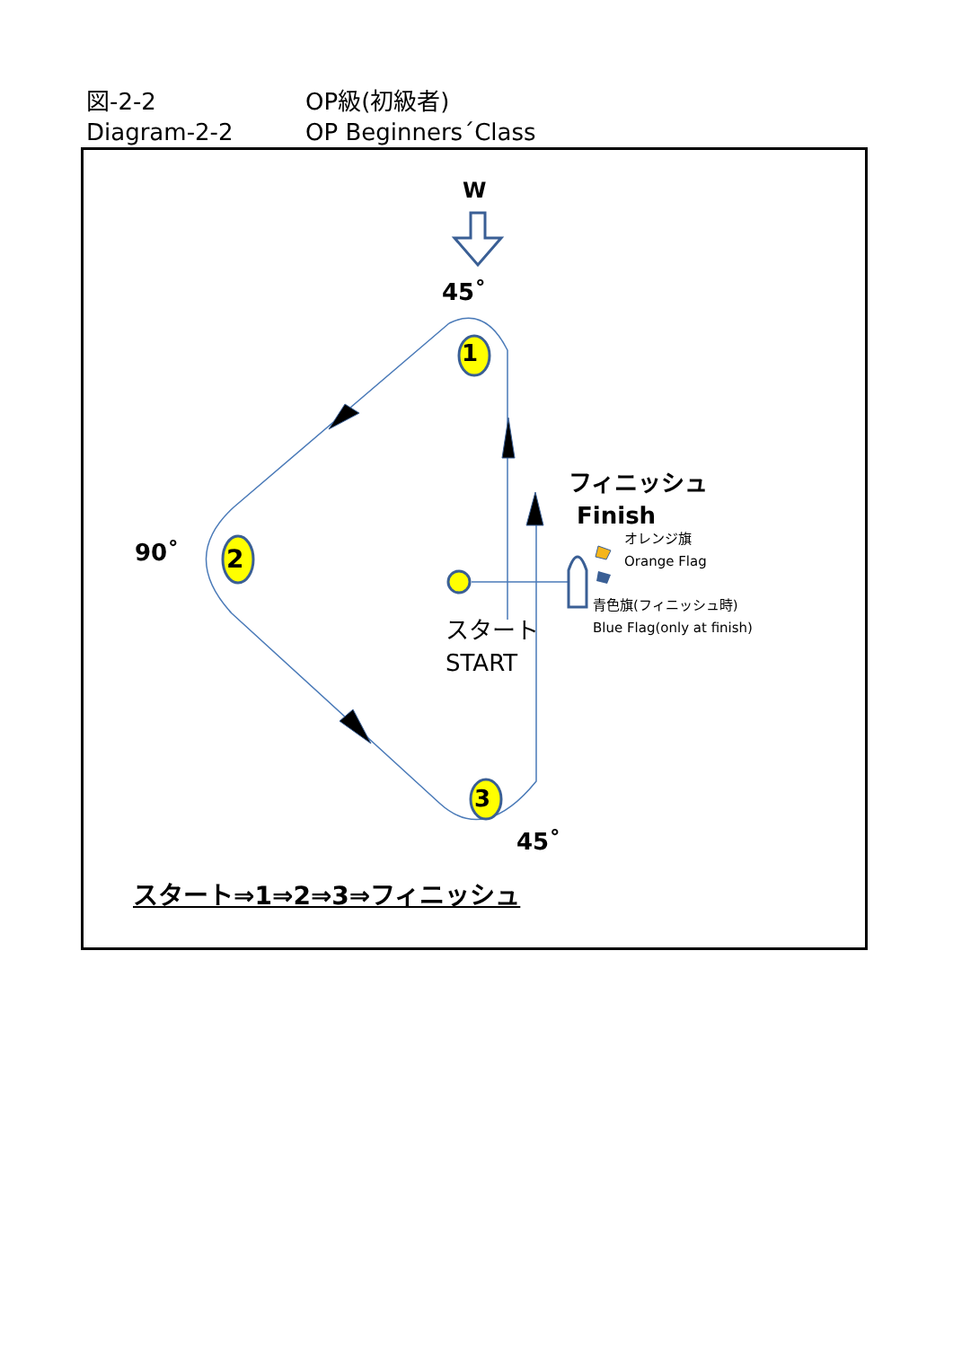図-2-2 OP級(初級者)
Diagram-2-2 OP Beginners´Class
W
45˚
90˚
45˚
1
2
3
フィニッシュ
Finish
オレンジ旗
Orange Flag
青色旗(フィニッシュ時)
Blue Flag(only at finish)
スタート
START
スタート⇒1⇒2⇒3⇒フィニッシュ